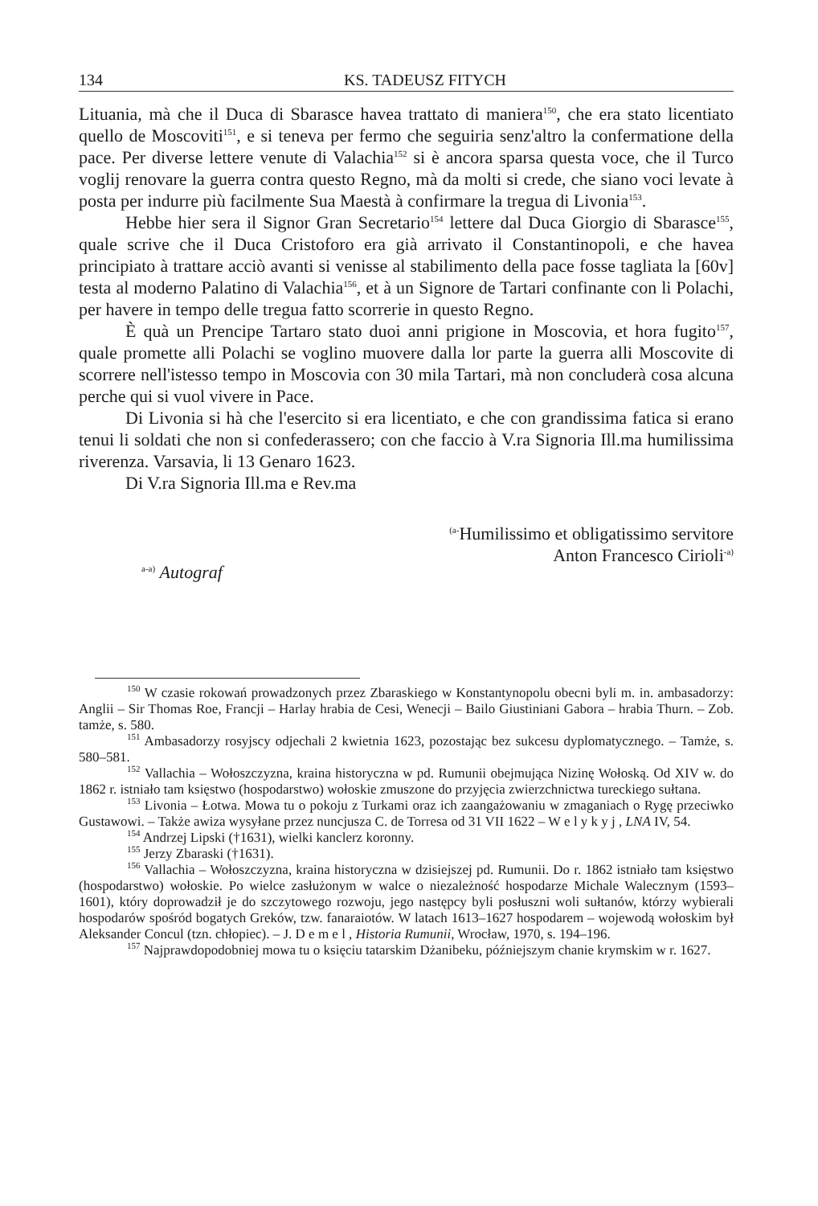134 KS. TADEUSZ FITYCH
Lituania, mà che il Duca di Sbarasce havea trattato di maniera<sup>150</sup>, che era stato licentiato quello de Moscoviti<sup>151</sup>, e si teneva per fermo che seguiria senz'altro la confermatione della pace. Per diverse lettere venute di Valachia<sup>152</sup> si è ancora sparsa questa voce, che il Turco voglij renovare la guerra contra questo Regno, mà da molti si crede, che siano voci levate à posta per indurre più facilmente Sua Maestà à confirmare la tregua di Livonia<sup>153</sup>.
Hebbe hier sera il Signor Gran Secretario<sup>154</sup> lettere dal Duca Giorgio di Sbarasce<sup>155</sup>, quale scrive che il Duca Cristoforo era già arrivato il Constantinopoli, e che havea principiato à trattare acciò avanti si venisse al stabilimento della pace fosse tagliata la [60v] testa al moderno Palatino di Valachia<sup>156</sup>, et à un Signore de Tartari confinante con li Polachi, per havere in tempo delle tregua fatto scorrerie in questo Regno.
È quà un Prencipe Tartaro stato duoi anni prigione in Moscovia, et hora fugito<sup>157</sup>, quale promette alli Polachi se voglino muovere dalla lor parte la guerra alli Moscovite di scorrere nell'istesso tempo in Moscovia con 30 mila Tartari, mà non concluderà cosa alcuna perche qui si vuol vivere in Pace.
Di Livonia si hà che l'esercito si era licentiato, e che con grandissima fatica si erano tenui li soldati che non si confederassero; con che faccio à V.ra Signoria Ill.ma humilissima riverenza. Varsavia, li 13 Genaro 1623.
Di V.ra Signoria Ill.ma e Rev.ma
<sup>(a-</sup>Humilissimo et obligatissimo servitore
Anton Francesco Cirioli<sup>-a)</sup>
<sup>a-a)</sup> Autograf
<sup>150</sup> W czasie rokowań prowadzonych przez Zbaraskiego w Konstantynopolu obecni byli m. in. ambasadorzy: Anglii – Sir Thomas Roe, Francji – Harlay hrabia de Cesi, Wenecji – Bailo Giustiniani Gabora – hrabia Thurn. – Zob. tamże, s. 580.
<sup>151</sup> Ambasadorzy rosyjscy odjechali 2 kwietnia 1623, pozostając bez sukcesu dyplomatycznego. – Tamże, s. 580–581.
<sup>152</sup> Vallachia – Wołoszczyzna, kraina historyczna w pd. Rumunii obejmująca Nizinę Wołoską. Od XIV w. do 1862 r. istniało tam księstwo (hospodarstwo) wołoskie zmuszone do przyjęcia zwierzchnictwa tureckiego sułtana.
<sup>153</sup> Livonia – Łotwa. Mowa tu o pokoju z Turkami oraz ich zaangażowaniu w zmaganiach o Rygę przeciwko Gustawowi. – Także awiza wysyłane przez nuncjusza C. de Torresa od 31 VII 1622 – W e l y k y j , LNA IV, 54.
<sup>154</sup> Andrzej Lipski (†1631), wielki kanclerz koronny.
<sup>155</sup> Jerzy Zbaraski (†1631).
<sup>156</sup> Vallachia – Wołoszczyzna, kraina historyczna w dzisiejszej pd. Rumunii. Do r. 1862 istniało tam księstwo (hospodarstwo) wołoskie. Po wielce zasłużonym w walce o niezależność hospodarze Michale Walecznym (1593–1601), który doprowadził je do szczytowego rozwoju, jego następcy byli posłuszni woli sułtanów, którzy wybierali hospodarów spośród bogatych Greków, tzw. fanaraiotów. W latach 1613–1627 hospodarem – wojewodą wołoskim był Aleksander Concul (tzn. chłopiec). – J. D e m e l , Historia Rumunii, Wrocław, 1970, s. 194–196.
<sup>157</sup> Najprawdopodobniej mowa tu o księciu tatarskim Dżanibeku, późniejszym chanie krymskim w r. 1627.